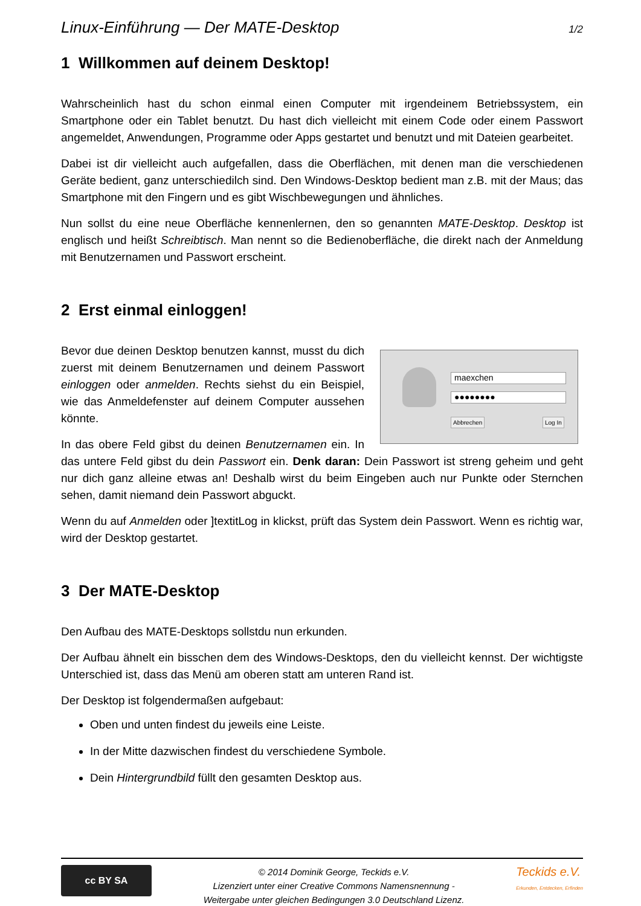Linux-Einführung — Der MATE-Desktop 1/2
1 Willkommen auf deinem Desktop!
Wahrscheinlich hast du schon einmal einen Computer mit irgendeinem Betriebssystem, ein Smartphone oder ein Tablet benutzt. Du hast dich vielleicht mit einem Code oder einem Passwort angemeldet, Anwendungen, Programme oder Apps gestartet und benutzt und mit Dateien gearbeitet.
Dabei ist dir vielleicht auch aufgefallen, dass die Oberflächen, mit denen man die verschiedenen Geräte bedient, ganz unterschiedilch sind. Den Windows-Desktop bedient man z.B. mit der Maus; das Smartphone mit den Fingern und es gibt Wischbewegungen und ähnliches.
Nun sollst du eine neue Oberfläche kennenlernen, den so genannten MATE-Desktop. Desktop ist englisch und heißt Schreibtisch. Man nennt so die Bedienoberfläche, die direkt nach der Anmeldung mit Benutzernamen und Passwort erscheint.
2 Erst einmal einloggen!
maexchen
●●●●●●●●
Abbrechen Log In
Bevor due deinen Desktop benutzen kannst, musst du dich zuerst mit deinem Benutzernamen und deinem Passwort einloggen oder anmelden. Rechts siehst du ein Beispiel, wie das Anmeldefenster auf deinem Computer aussehen könnte.
In das obere Feld gibst du deinen Benutzernamen ein. In das untere Feld gibst du dein Passwort ein. Denk daran: Dein Passwort ist streng geheim und geht nur dich ganz alleine etwas an! Deshalb wirst du beim Eingeben auch nur Punkte oder Sternchen sehen, damit niemand dein Passwort abguckt.
Wenn du auf Anmelden oder ]textitLog in klickst, prüft das System dein Passwort. Wenn es richtig war, wird der Desktop gestartet.
3 Der MATE-Desktop
Den Aufbau des MATE-Desktops sollstdu nun erkunden.
Der Aufbau ähnelt ein bisschen dem des Windows-Desktops, den du vielleicht kennst. Der wichtigste Unterschied ist, dass das Menü am oberen statt am unteren Rand ist.
Der Desktop ist folgendermaßen aufgebaut:
Oben und unten findest du jeweils eine Leiste.
In der Mitte dazwischen findest du verschiedene Symbole.
Dein Hintergrundbild füllt den gesamten Desktop aus.
cc BY SA
© 2014 Dominik George, Teckids e.V.
Lizenziert unter einer Creative Commons Namensnennung -
Weitergabe unter gleichen Bedingungen 3.0 Deutschland Lizenz.
Teckids e.V.
Erkunden, Entdecken, Erfinden